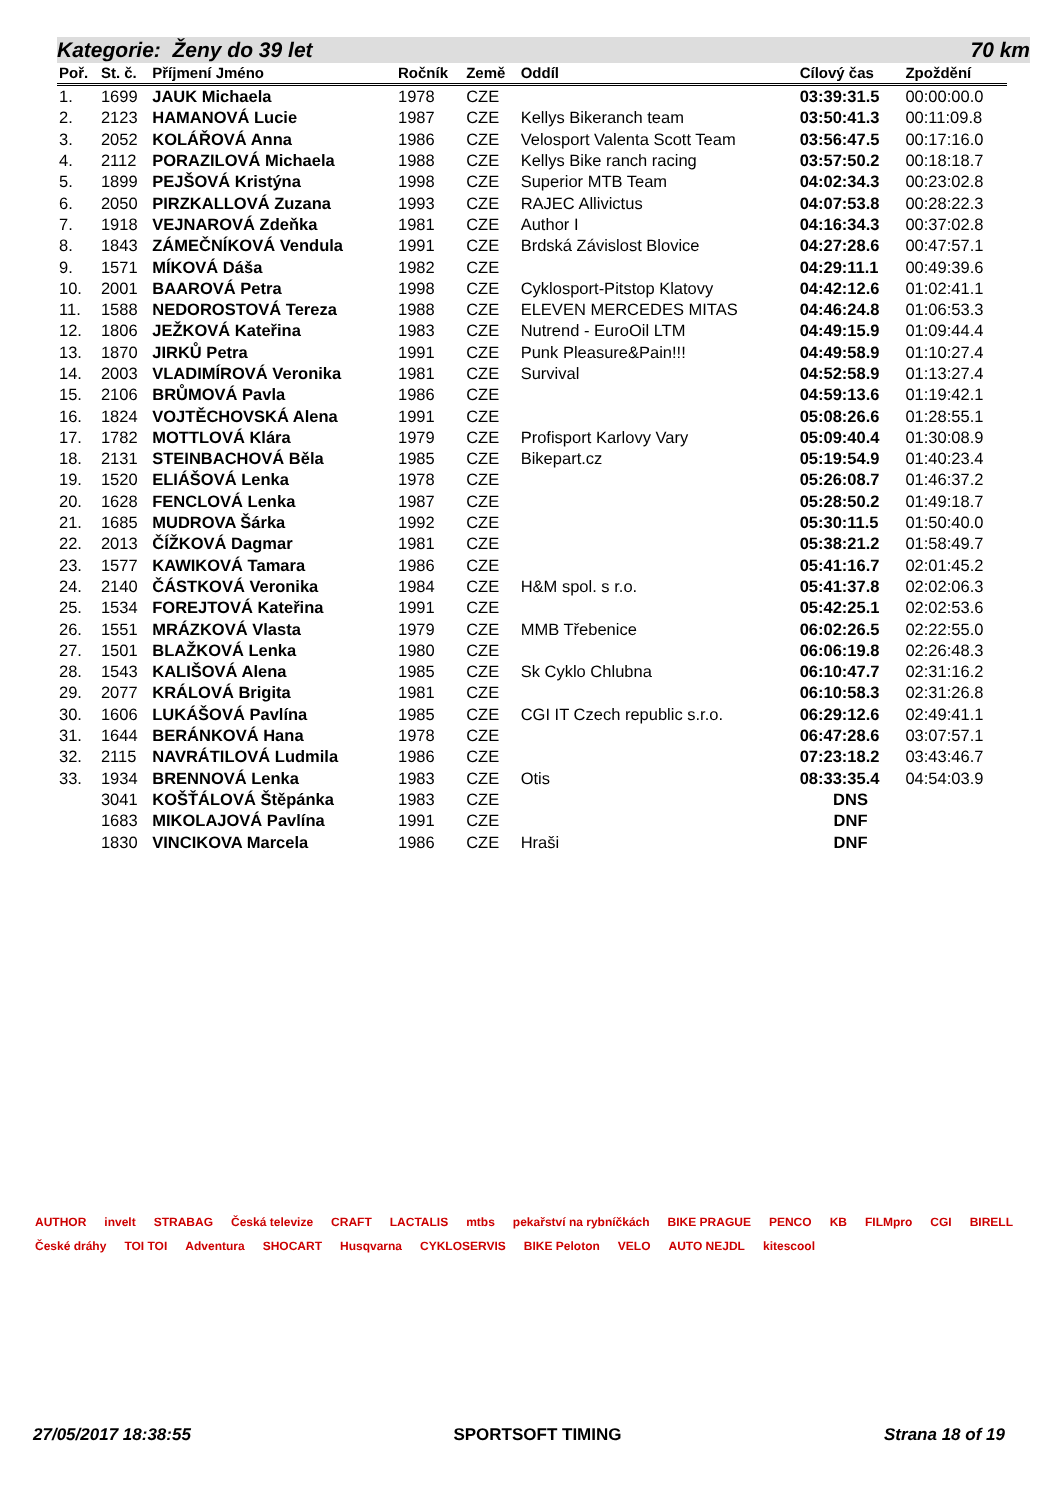Kategorie: Ženy do 39 let 70 km
| Poř. | St. č. | Příjmení Jméno | Ročník | Země | Oddíl | Cílový čas | Zpoždění |
| --- | --- | --- | --- | --- | --- | --- | --- |
| 1. | 1699 | JAUK Michaela | 1978 | CZE | | 03:39:31.5 | 00:00:00.0 |
| 2. | 2123 | HAMANOVÁ Lucie | 1987 | CZE | Kellys Bikeranch team | 03:50:41.3 | 00:11:09.8 |
| 3. | 2052 | KOLÁŘOVÁ Anna | 1986 | CZE | Velosport Valenta Scott Team | 03:56:47.5 | 00:17:16.0 |
| 4. | 2112 | PORAZILOVÁ Michaela | 1988 | CZE | Kellys Bike ranch racing | 03:57:50.2 | 00:18:18.7 |
| 5. | 1899 | PEJŠOVÁ Kristýna | 1998 | CZE | Superior MTB Team | 04:02:34.3 | 00:23:02.8 |
| 6. | 2050 | PIRZKALLOVÁ Zuzana | 1993 | CZE | RAJEC Allivictus | 04:07:53.8 | 00:28:22.3 |
| 7. | 1918 | VEJNAROVÁ Zdeňka | 1981 | CZE | Author I | 04:16:34.3 | 00:37:02.8 |
| 8. | 1843 | ZÁMEČNÍKOVÁ Vendula | 1991 | CZE | Brdská Závislost Blovice | 04:27:28.6 | 00:47:57.1 |
| 9. | 1571 | MÍKOVÁ Dáša | 1982 | CZE | | 04:29:11.1 | 00:49:39.6 |
| 10. | 2001 | BAAROVÁ Petra | 1998 | CZE | Cyklosport-Pitstop Klatovy | 04:42:12.6 | 01:02:41.1 |
| 11. | 1588 | NEDOROSTOVÁ Tereza | 1988 | CZE | ELEVEN MERCEDES MITAS | 04:46:24.8 | 01:06:53.3 |
| 12. | 1806 | JEŽKOVÁ Kateřina | 1983 | CZE | Nutrend - EuroOil LTM | 04:49:15.9 | 01:09:44.4 |
| 13. | 1870 | JIRKŮ Petra | 1991 | CZE | Punk Pleasure&Pain!!! | 04:49:58.9 | 01:10:27.4 |
| 14. | 2003 | VLADIMÍROVÁ Veronika | 1981 | CZE | Survival | 04:52:58.9 | 01:13:27.4 |
| 15. | 2106 | BRŮMOVÁ Pavla | 1986 | CZE | | 04:59:13.6 | 01:19:42.1 |
| 16. | 1824 | VOJTĚCHOVSKÁ Alena | 1991 | CZE | | 05:08:26.6 | 01:28:55.1 |
| 17. | 1782 | MOTTLOVÁ Klára | 1979 | CZE | Profisport Karlovy Vary | 05:09:40.4 | 01:30:08.9 |
| 18. | 2131 | STEINBACHOVÁ Běla | 1985 | CZE | Bikepart.cz | 05:19:54.9 | 01:40:23.4 |
| 19. | 1520 | ELIÁŠOVÁ Lenka | 1978 | CZE | | 05:26:08.7 | 01:46:37.2 |
| 20. | 1628 | FENCLOVÁ Lenka | 1987 | CZE | | 05:28:50.2 | 01:49:18.7 |
| 21. | 1685 | MUDROVA Šárka | 1992 | CZE | | 05:30:11.5 | 01:50:40.0 |
| 22. | 2013 | ČÍŽKOVÁ Dagmar | 1981 | CZE | | 05:38:21.2 | 01:58:49.7 |
| 23. | 1577 | KAWIKOVÁ Tamara | 1986 | CZE | | 05:41:16.7 | 02:01:45.2 |
| 24. | 2140 | ČÁSTKOVÁ Veronika | 1984 | CZE | H&M spol. s r.o. | 05:41:37.8 | 02:02:06.3 |
| 25. | 1534 | FOREJTOVÁ Kateřina | 1991 | CZE | | 05:42:25.1 | 02:02:53.6 |
| 26. | 1551 | MRÁZKOVÁ Vlasta | 1979 | CZE | MMB Třebenice | 06:02:26.5 | 02:22:55.0 |
| 27. | 1501 | BLAŽKOVÁ Lenka | 1980 | CZE | | 06:06:19.8 | 02:26:48.3 |
| 28. | 1543 | KALIŠOVÁ Alena | 1985 | CZE | Sk Cyklo Chlubna | 06:10:47.7 | 02:31:16.2 |
| 29. | 2077 | KRÁLOVÁ Brigita | 1981 | CZE | | 06:10:58.3 | 02:31:26.8 |
| 30. | 1606 | LUKÁŠOVÁ Pavlína | 1985 | CZE | CGI IT Czech republic s.r.o. | 06:29:12.6 | 02:49:41.1 |
| 31. | 1644 | BERÁNKOVÁ Hana | 1978 | CZE | | 06:47:28.6 | 03:07:57.1 |
| 32. | 2115 | NAVRÁTILOVÁ Ludmila | 1986 | CZE | | 07:23:18.2 | 03:43:46.7 |
| 33. | 1934 | BRENNOVÁ Lenka | 1983 | CZE | Otis | 08:33:35.4 | 04:54:03.9 |
| | 3041 | KOŠŤÁLOVÁ Štěpánka | 1983 | CZE | | DNS | |
| | 1683 | MIKOLAJOVÁ Pavlína | 1991 | CZE | | DNF | |
| | 1830 | VINCIKOVA Marcela | 1986 | CZE | Hraši | DNF | |
AUTHOR invelt STRABAG Česká televize CRAFT LACTALIS mtbs pekařství na rybníčkách BIKE PRAGUE PENCO KB FILMpro CGI BIRELL České dráhy TOI TOI Adventura SHOCART Husqvarna CYKLOSERVIS BIKE Peloton VELO AUTO NEJDL kitescool
27/05/2017 18:38:55 SPORTSOFT TIMING Strana 18 of 19